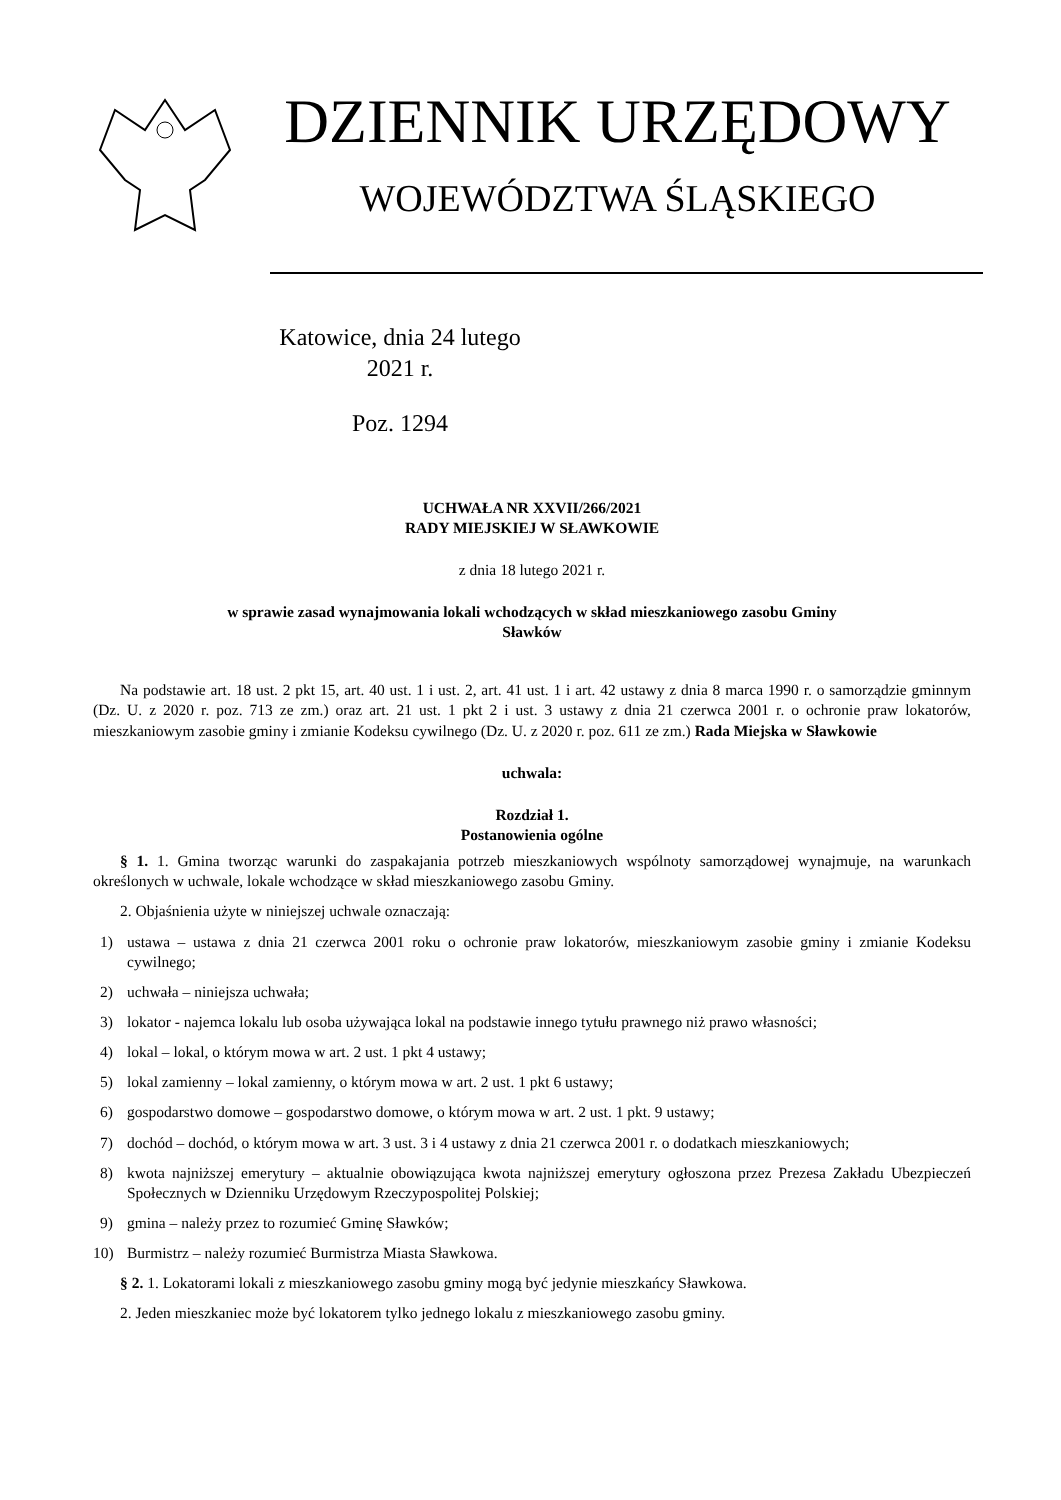DZIENNIK URZĘDOWY
WOJEWÓDZTWA ŚLĄSKIEGO
Katowice, dnia 24 lutego 2021 r.
Poz. 1294
UCHWAŁA NR XXVII/266/2021
RADY MIEJSKIEJ W SŁAWKOWIE
z dnia 18 lutego 2021 r.
w sprawie zasad wynajmowania lokali wchodzących w skład mieszkaniowego zasobu Gminy
Sławków
Na podstawie art. 18 ust. 2 pkt 15, art. 40 ust. 1 i ust. 2, art. 41 ust. 1 i art. 42 ustawy z dnia 8 marca 1990 r. o samorządzie gminnym (Dz. U. z 2020 r. poz. 713 ze zm.) oraz art. 21 ust. 1 pkt 2 i ust. 3 ustawy z dnia 21 czerwca 2001 r. o ochronie praw lokatorów, mieszkaniowym zasobie gminy i zmianie Kodeksu cywilnego (Dz. U. z 2020 r. poz. 611 ze zm.) Rada Miejska w Sławkowie
uchwala:
Rozdział 1.
Postanowienia ogólne
§ 1. 1. Gmina tworząc warunki do zaspakajania potrzeb mieszkaniowych wspólnoty samorządowej wynajmuje, na warunkach określonych w uchwale, lokale wchodzące w skład mieszkaniowego zasobu Gminy.
2. Objaśnienia użyte w niniejszej uchwale oznaczają:
1) ustawa – ustawa z dnia 21 czerwca 2001 roku o ochronie praw lokatorów, mieszkaniowym zasobie gminy i zmianie Kodeksu cywilnego;
2) uchwała – niniejsza uchwała;
3) lokator - najemca lokalu lub osoba używająca lokal na podstawie innego tytułu prawnego niż prawo własności;
4) lokal – lokal, o którym mowa w art. 2 ust. 1 pkt 4 ustawy;
5) lokal zamienny – lokal zamienny, o którym mowa w art. 2 ust. 1 pkt 6 ustawy;
6) gospodarstwo domowe – gospodarstwo domowe, o którym mowa w art. 2 ust. 1 pkt. 9 ustawy;
7) dochód – dochód, o którym mowa w art. 3 ust. 3 i 4 ustawy z dnia 21 czerwca 2001 r. o dodatkach mieszkaniowych;
8) kwota najniższej emerytury – aktualnie obowiązująca kwota najniższej emerytury ogłoszona przez Prezesa Zakładu Ubezpieczeń Społecznych w Dzienniku Urzędowym Rzeczypospolitej Polskiej;
9) gmina – należy przez to rozumieć Gminę Sławków;
10) Burmistrz – należy rozumieć Burmistrza Miasta Sławkowa.
§ 2. 1. Lokatorami lokali z mieszkaniowego zasobu gminy mogą być jedynie mieszkańcy Sławkowa.
2. Jeden mieszkaniec może być lokatorem tylko jednego lokalu z mieszkaniowego zasobu gminy.